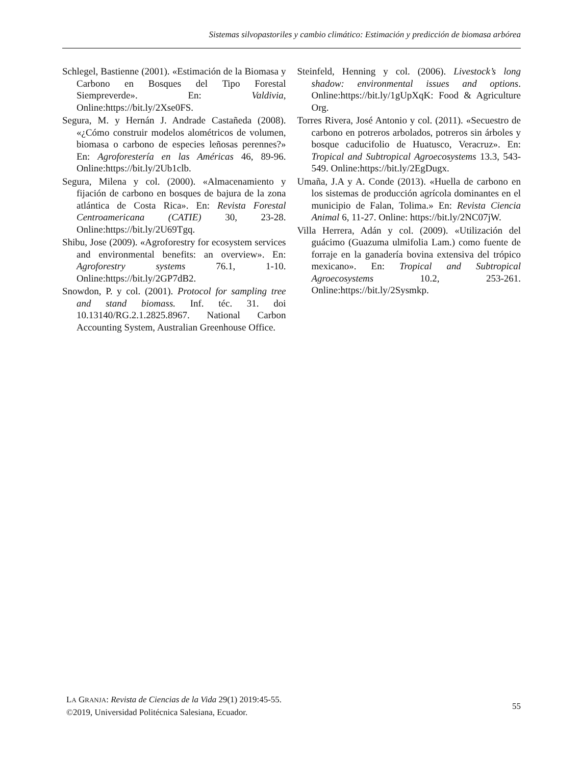Sistemas silvopastoriles y cambio climático: Estimación y predicción de biomasa arbórea
Schlegel, Bastienne (2001). «Estimación de la Biomasa y Carbono en Bosques del Tipo Forestal Siempreverde». En: Valdivia, Online:https://bit.ly/2Xse0FS.
Segura, M. y Hernán J. Andrade Castañeda (2008). «¿Cómo construir modelos alométricos de volumen, biomasa o carbono de especies leñosas perennes?» En: Agroforestería en las Américas 46, 89-96. Online:https://bit.ly/2Ub1clb.
Segura, Milena y col. (2000). «Almacenamiento y fijación de carbono en bosques de bajura de la zona atlántica de Costa Rica». En: Revista Forestal Centroamericana (CATIE) 30, 23-28. Online:https://bit.ly/2U69Tgq.
Shibu, Jose (2009). «Agroforestry for ecosystem services and environmental benefits: an overview». En: Agroforestry systems 76.1, 1-10. Online:https://bit.ly/2GP7dB2.
Snowdon, P. y col. (2001). Protocol for sampling tree and stand biomass. Inf. téc. 31. doi 10.13140/RG.2.1.2825.8967. National Carbon Accounting System, Australian Greenhouse Office.
Steinfeld, Henning y col. (2006). Livestock’s long shadow: environmental issues and options. Online:https://bit.ly/1gUpXqK: Food & Agriculture Org.
Torres Rivera, José Antonio y col. (2011). «Secuestro de carbono en potreros arbolados, potreros sin árboles y bosque caducifolio de Huatusco, Veracruz». En: Tropical and Subtropical Agroecosystems 13.3, 543-549. Online:https://bit.ly/2EgDugx.
Umaña, J.A y A. Conde (2013). «Huella de carbono en los sistemas de producción agrícola dominantes en el municipio de Falan, Tolima.» En: Revista Ciencia Animal 6, 11-27. Online: https://bit.ly/2NC07jW.
Villa Herrera, Adán y col. (2009). «Utilización del guácimo (Guazuma ulmifolia Lam.) como fuente de forraje en la ganadería bovina extensiva del trópico mexicano». En: Tropical and Subtropical Agroecosystems 10.2, 253-261. Online:https://bit.ly/2Sysmkp.
LA GRANJA: Revista de Ciencias de la Vida 29(1) 2019:45-55.
©2019, Universidad Politécnica Salesiana, Ecuador.
55